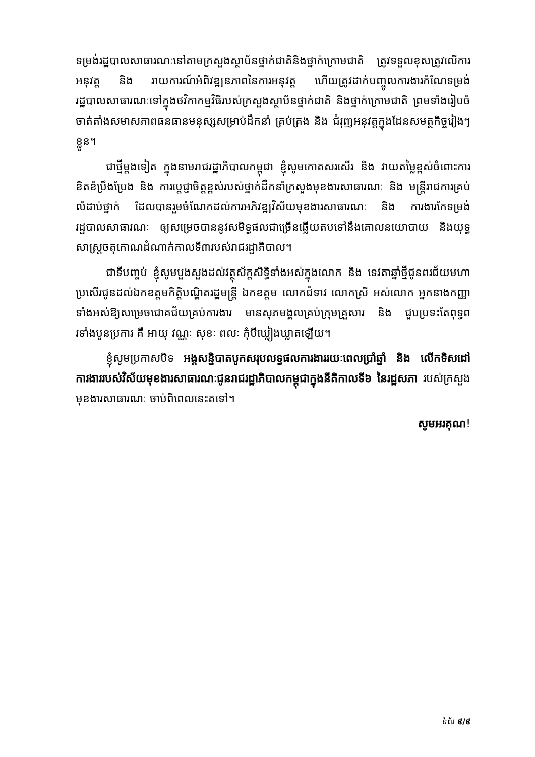ទម្រង់រដ្ឋបាលសាធារណៈនៅតាមក្រសួងស្ថាប័នថ្នាក់ជាតិនិងថ្នាក់ក្រោមជាតិ ត្រូវទទួលខុសត្រូវលើការអនុវត្ត និង រាយការណ៍អំពីវឌ្ឍនភាពនៃការអនុវត្ត ហើយត្រូវដាក់បញ្ចូលការងារកំណែទម្រង់រដ្ឋបាលសាធារណៈទៅក្នុងថវិកាកម្មវិធីរបស់ក្រសួងស្ថាប័នថ្នាក់ជាតិ និងថ្នាក់ក្រោមជាតិ ព្រមទាំងរៀបចំចាត់តាំងសមាសភាពធនធានមនុស្សសម្រាប់ដឹកនាំ គ្រប់គ្រង និង ជំរុញអនុវត្តក្នុងដែនសមត្ថកិច្ចរៀងៗខ្លួន។
ជាថ្មីម្តងទៀត ក្នុងនាមរាជរដ្ឋាភិបាលកម្ពុជា ខ្ញុំសូមកោតសរសើរ និង វាយតម្លៃខ្ពស់ចំពោះការខិតខំប្រឹងប្រែង និង ការប្តេជ្ញាចិត្តខ្ពស់របស់ថ្នាក់ដឹកនាំក្រសួងមុខងារសាធារណៈ និង មន្រ្តីរាជការគ្រប់លំដាប់ថ្នាក់ ដែលបានរួមចំណែកដល់ការអភិវឌ្ឍវិស័យមុខងារសាធារណៈ និង ការងារកែទម្រង់រដ្ឋបាលសាធារណៈ ឲ្យសម្រេចបាននូវសមិទ្ធផលជាច្រើនឆ្លើយតបទៅនឹងគោលនយោបាយ និងយុទ្ធសាស្រ្តចតុកោណដំណាក់កាលទី៣របស់រាជរដ្ឋាភិបាល។
ជាទីបញ្ចប់ ខ្ញុំសូមបួងសួងដល់វត្ថុស័ក្តសិទ្ធិទាំងអស់ក្នុងលោក និង ទេវតាឆ្នាំថ្មីជូនពរជ័យមហាប្រសើរជូនដល់ឯកឧត្តមកិត្តិបណ្ឌិតរដ្ឋមន្រ្តី ឯកឧត្តម លោកជំទាវ លោកស្រី អស់លោក អ្នកនាងកញ្ញាទាំងអស់ឱ្យសម្រេចជោគជ័យគ្រប់ការងារ មានសុភមង្គលគ្រប់ក្រុមគ្រួសារ និង ជួបប្រទះតែពុទ្ធពរទាំងបួនប្រការ គឺ អាយុ វណ្ណៈ សុខៈ ពលៈ កុំបីឃ្លៀងឃ្លាតឡើយ។
ខ្ញុំសូមប្រកាសបិទ អង្គសន្និបាតបូកសរុបលទ្ធផលការងាររយៈពេលប្រាំឆ្នាំ និង លើកទិសដៅការងាររបស់វិស័យមុខងារសាធារណៈជូនរាជរដ្ឋាភិបាលកម្ពុជាក្នុងនីតិកាលទី៦ នៃរដ្ឋសភា របស់ក្រសួងមុខងារសាធារណៈ ចាប់ពីពេលនេះតទៅ។
សូមអរគុណ!
ទំព័រ ៩/៩